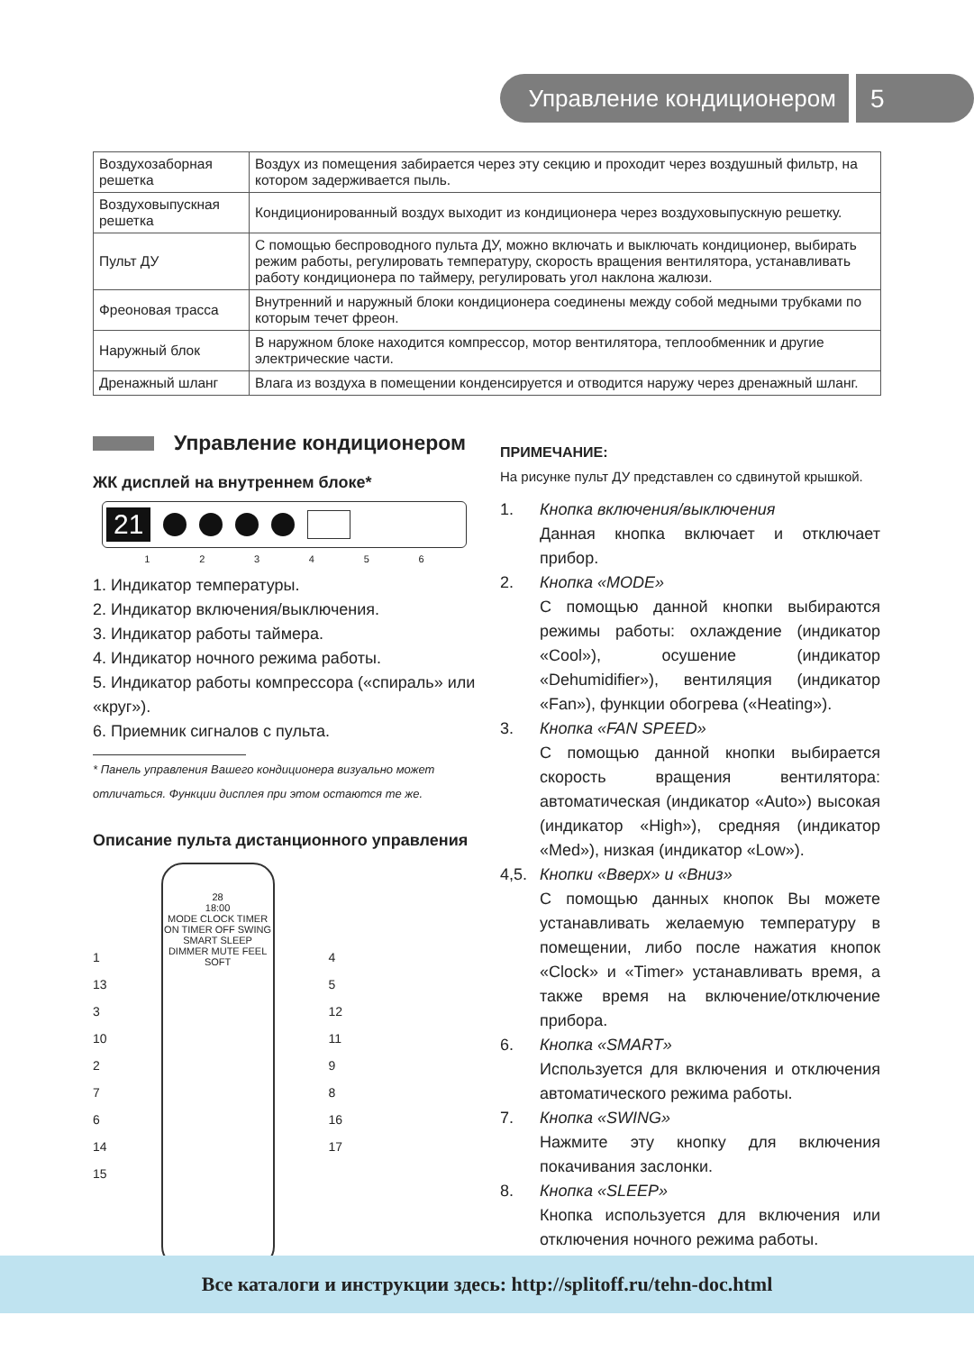Управление кондиционером 5
| Воздухозаборная решетка | Воздух из помещения забирается через эту секцию и проходит через воздушный фильтр, на котором задерживается пыль. |
| Воздуховыпускная решетка | Кондиционированный воздух выходит из кондиционера через воздуховыпускную решетку. |
| Пульт ДУ | С помощью беспроводного пульта ДУ, можно включать и выключать кондиционер, выбирать режим работы, регулировать температуру, скорость вращения вентилятора, устанавливать работу кондиционера по таймеру, регулировать угол наклона жалюзи. |
| Фреоновая трасса | Внутренний и наружный блоки кондиционера соединены между собой медными трубками по которым течет фреон. |
| Наружный блок | В наружном блоке находится компрессор, мотор вентилятора, теплообменник и другие электрические части. |
| Дренажный шланг | Влага из воздуха в помещении конденсируется и отводится наружу через дренажный шланг. |
Управление кондиционером
ЖК дисплей на внутреннем блоке*
21
1 2 3 4 5 6
1. Индикатор температуры.
2. Индикатор включения/выключения.
3. Индикатор работы таймера.
4. Индикатор ночного режима работы.
5. Индикатор работы компрессора («спираль» или «круг»).
6. Приемник сигналов с пульта.
* Панель управления Вашего кондиционера визуально может отличаться. Функции дисплея при этом остаются те же.
Описание пульта дистанционного управления
1
13
3
10
2
7
6
14
15
28
18:00
MODE CLOCK TIMER ON TIMER OFF SWING SMART SLEEP DIMMER MUTE FEEL SOFT
4
5
12
11
9
8
16
17
ПРИМЕЧАНИЕ:
На рисунке пульт ДУ представлен со сдвинутой крышкой.
1. Кнопка включения/выключения
Данная кнопка включает и отключает прибор.
2. Кнопка «MODE»
С помощью данной кнопки выбираются режимы работы: охлаждение (индикатор «Cool»), осушение (индикатор «Dehumidifier»), вентиляция (индикатор «Fan»), функции обогрева («Heating»).
3. Кнопка «FAN SPEED»
С помощью данной кнопки выбирается скорость вращения вентилятора: автоматическая (индикатор «Auto») высокая (индикатор «High»), средняя (индикатор «Med»), низкая (индикатор «Low»).
4,5. Кнопки «Вверх» и «Вниз»
С помощью данных кнопок Вы можете устанавливать желаемую температуру в помещении, либо после нажатия кнопок «Clock» и «Timer» устанавливать время, а также время на включение/отключение прибора.
6. Кнопка «SMART»
Используется для включения и отключения автоматического режима работы.
7. Кнопка «SWING»
Нажмите эту кнопку для включения покачивания заслонки.
8. Кнопка «SLEEP»
Кнопка используется для включения или отключения ночного режима работы.
Все каталоги и инструкции здесь: http://splitoff.ru/tehn-doc.html